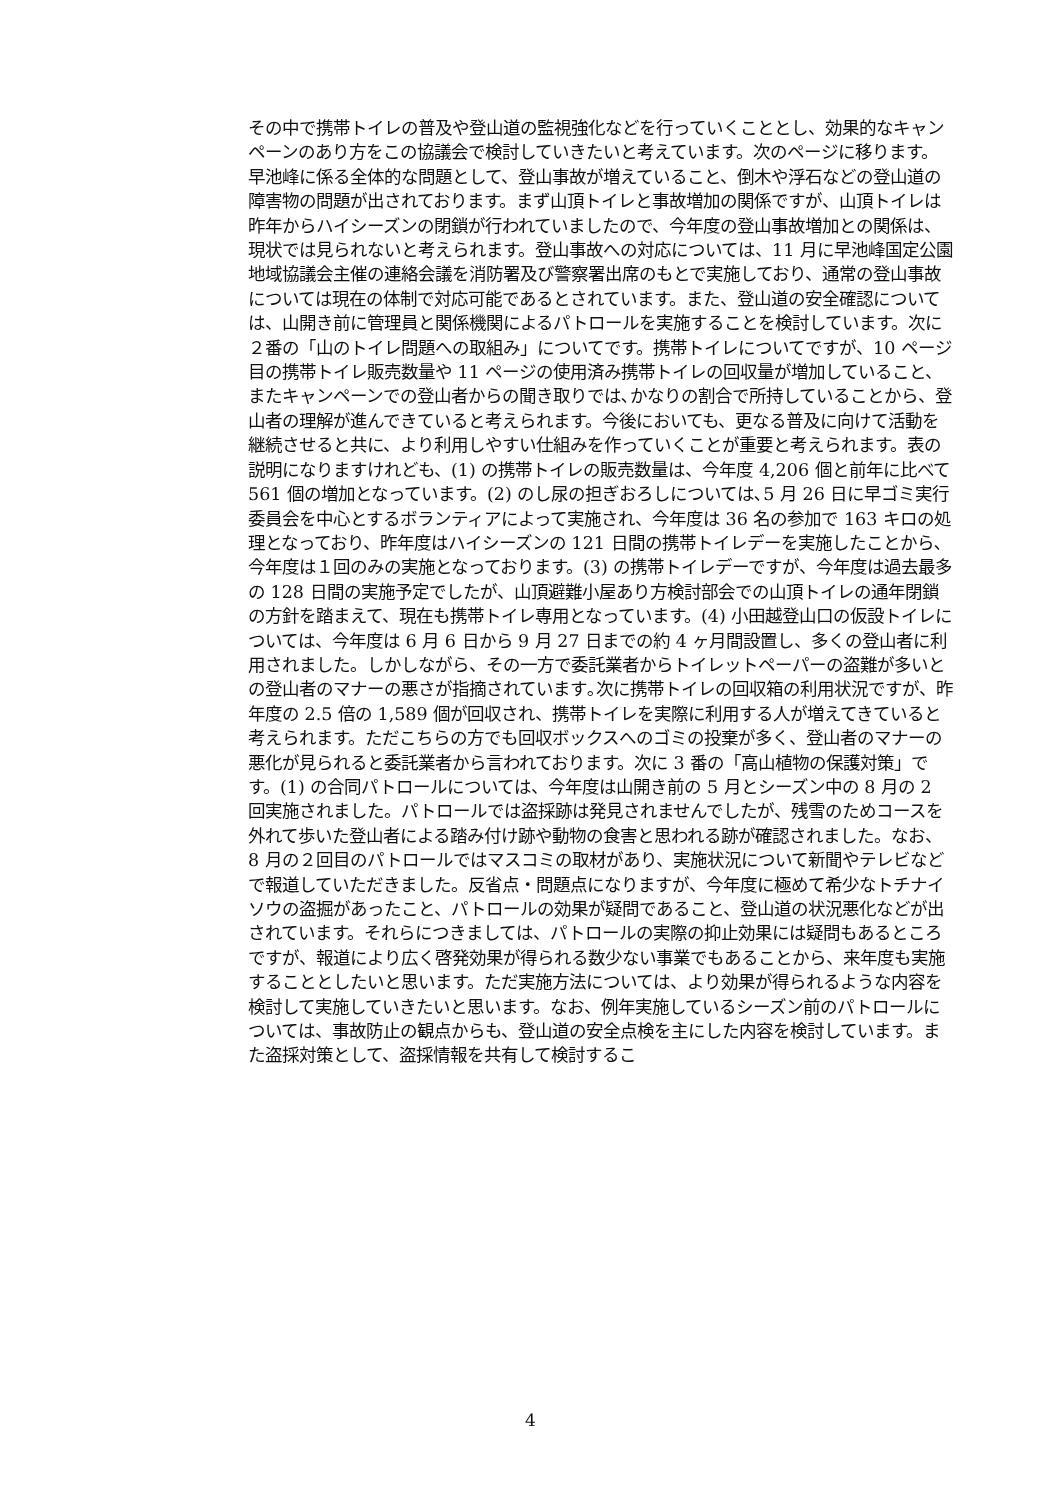その中で携帯トイレの普及や登山道の監視強化などを行っていくこととし、効果的なキャンペーンのあり方をこの協議会で検討していきたいと考えています。次のページに移ります。早池峰に係る全体的な問題として、登山事故が増えていること、倒木や浮石などの登山道の障害物の問題が出されております。まず山頂トイレと事故増加の関係ですが、山頂トイレは昨年からハイシーズンの閉鎖が行われていましたので、今年度の登山事故増加との関係は、現状では見られないと考えられます。登山事故への対応については、11 月に早池峰国定公園地域協議会主催の連絡会議を消防署及び警察署出席のもとで実施しており、通常の登山事故については現在の体制で対応可能であるとされています。また、登山道の安全確認については、山開き前に管理員と関係機関によるパトロールを実施することを検討しています。次に２番の「山のトイレ問題への取組み」についてです。携帯トイレについてですが、10 ページ目の携帯トイレ販売数量や 11 ページの使用済み携帯トイレの回収量が増加していること、またキャンペーンでの登山者からの聞き取りでは､かなりの割合で所持していることから、登山者の理解が進んできていると考えられます。今後においても、更なる普及に向けて活動を継続させると共に、より利用しやすい仕組みを作っていくことが重要と考えられます。表の説明になりますけれども、(1) の携帯トイレの販売数量は、今年度 4,206 個と前年に比べて 561 個の増加となっています。(2) のし尿の担ぎおろしについては､5 月 26 日に早ゴミ実行委員会を中心とするボランティアによって実施され、今年度は 36 名の参加で 163 キロの処理となっており、昨年度はハイシーズンの 121 日間の携帯トイレデーを実施したことから､今年度は１回のみの実施となっております。(3) の携帯トイレデーですが、今年度は過去最多の 128 日間の実施予定でしたが、山頂避難小屋あり方検討部会での山頂トイレの通年閉鎖の方針を踏まえて、現在も携帯トイレ専用となっています。(4) 小田越登山口の仮設トイレについては、今年度は 6 月 6 日から 9 月 27 日までの約 4 ヶ月間設置し、多くの登山者に利用されました。しかしながら、その一方で委託業者からトイレットペーパーの盗難が多いとの登山者のマナーの悪さが指摘されています｡次に携帯トイレの回収箱の利用状況ですが、昨年度の 2.5 倍の 1,589 個が回収され、携帯トイレを実際に利用する人が増えてきていると考えられます。ただこちらの方でも回収ボックスへのゴミの投棄が多く、登山者のマナーの悪化が見られると委託業者から言われております。次に 3 番の「高山植物の保護対策」です。(1) の合同パトロールについては、今年度は山開き前の 5 月とシーズン中の 8 月の 2 回実施されました。パトロールでは盗採跡は発見されませんでしたが、残雪のためコースを外れて歩いた登山者による踏み付け跡や動物の食害と思われる跡が確認されました。なお、8 月の２回目のパトロールではマスコミの取材があり、実施状況について新聞やテレビなどで報道していただきました。反省点・問題点になりますが、今年度に極めて希少なトチナイソウの盗掘があったこと、パトロールの効果が疑問であること、登山道の状況悪化などが出されています。それらにつきましては、パトロールの実際の抑止効果には疑問もあるところですが、報道により広く啓発効果が得られる数少ない事業でもあることから、来年度も実施することとしたいと思います。ただ実施方法については、より効果が得られるような内容を検討して実施していきたいと思います。なお、例年実施しているシーズン前のパトロールについては、事故防止の観点からも、登山道の安全点検を主にした内容を検討しています。また盗採対策として、盗採情報を共有して検討するこ
4